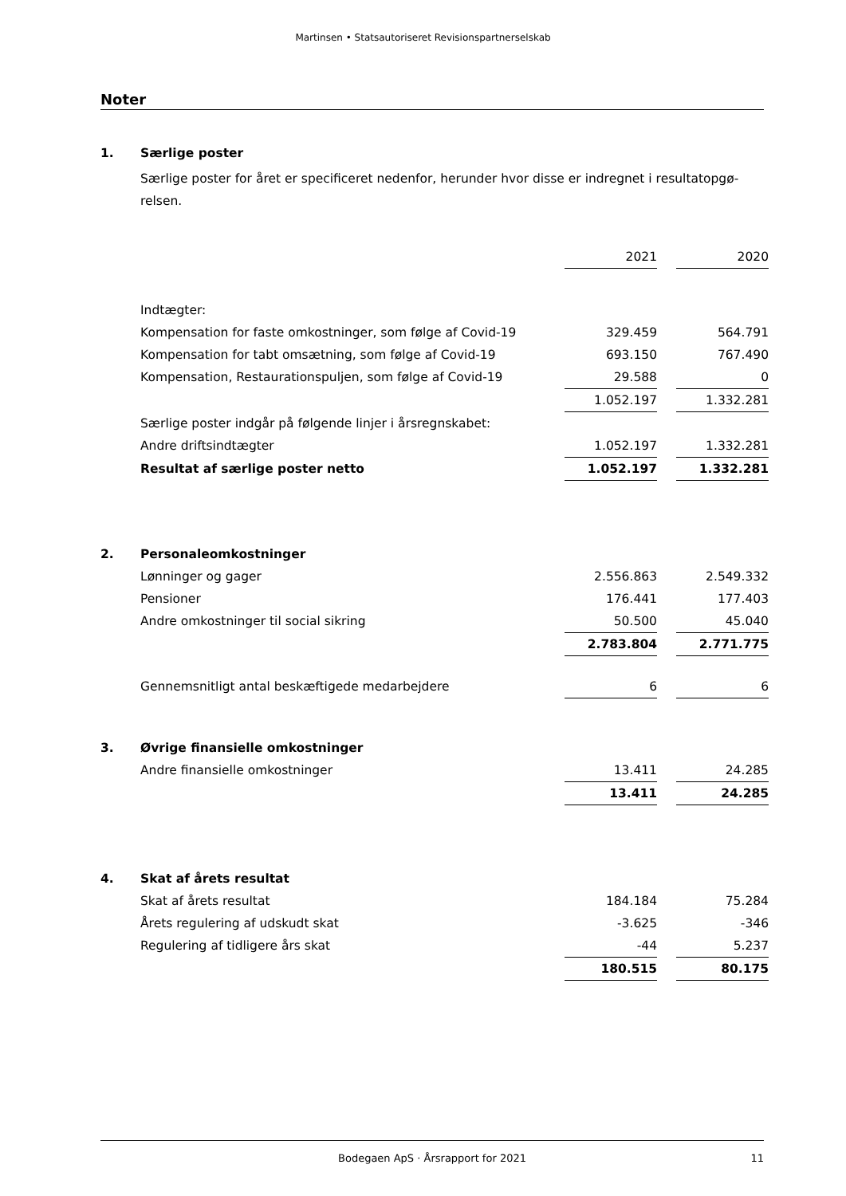Martinsen • Statsautoriseret Revisionspartnerselskab
Noter
| 1. | Særlige poster | | | |
| | Særlige poster for året er specificeret nedenfor, herunder hvor disse er indregnet i resultatopgø-relsen. | | | |
| | | 2021 | | 2020 |
| | Indtægter: | | | |
| | Kompensation for faste omkostninger, som følge af Covid-19 | 329.459 | | 564.791 |
| | Kompensation for tabt omsætning, som følge af Covid-19 | 693.150 | | 767.490 |
| | Kompensation, Restaurationspuljen, som følge af Covid-19 | 29.588 | | 0 |
| | | 1.052.197 | | 1.332.281 |
| | Særlige poster indgår på følgende linjer i årsregnskabet: | | | |
| | Andre driftsindtægter | 1.052.197 | | 1.332.281 |
| | Resultat af særlige poster netto | 1.052.197 | | 1.332.281 |
| 2. | Personaleomkostninger | | | |
| | Lønninger og gager | 2.556.863 | | 2.549.332 |
| | Pensioner | 176.441 | | 177.403 |
| | Andre omkostninger til social sikring | 50.500 | | 45.040 |
| | | 2.783.804 | | 2.771.775 |
| | Gennemsnitligt antal beskæftigede medarbejdere | 6 | | 6 |
| 3. | Øvrige finansielle omkostninger | | | |
| | Andre finansielle omkostninger | 13.411 | | 24.285 |
| | | 13.411 | | 24.285 |
| 4. | Skat af årets resultat | | | |
| | Skat af årets resultat | 184.184 | | 75.284 |
| | Årets regulering af udskudt skat | -3.625 | | -346 |
| | Regulering af tidligere års skat | -44 | | 5.237 |
| | | 180.515 | | 80.175 |
Bodegaen ApS · Årsrapport for 2021 11